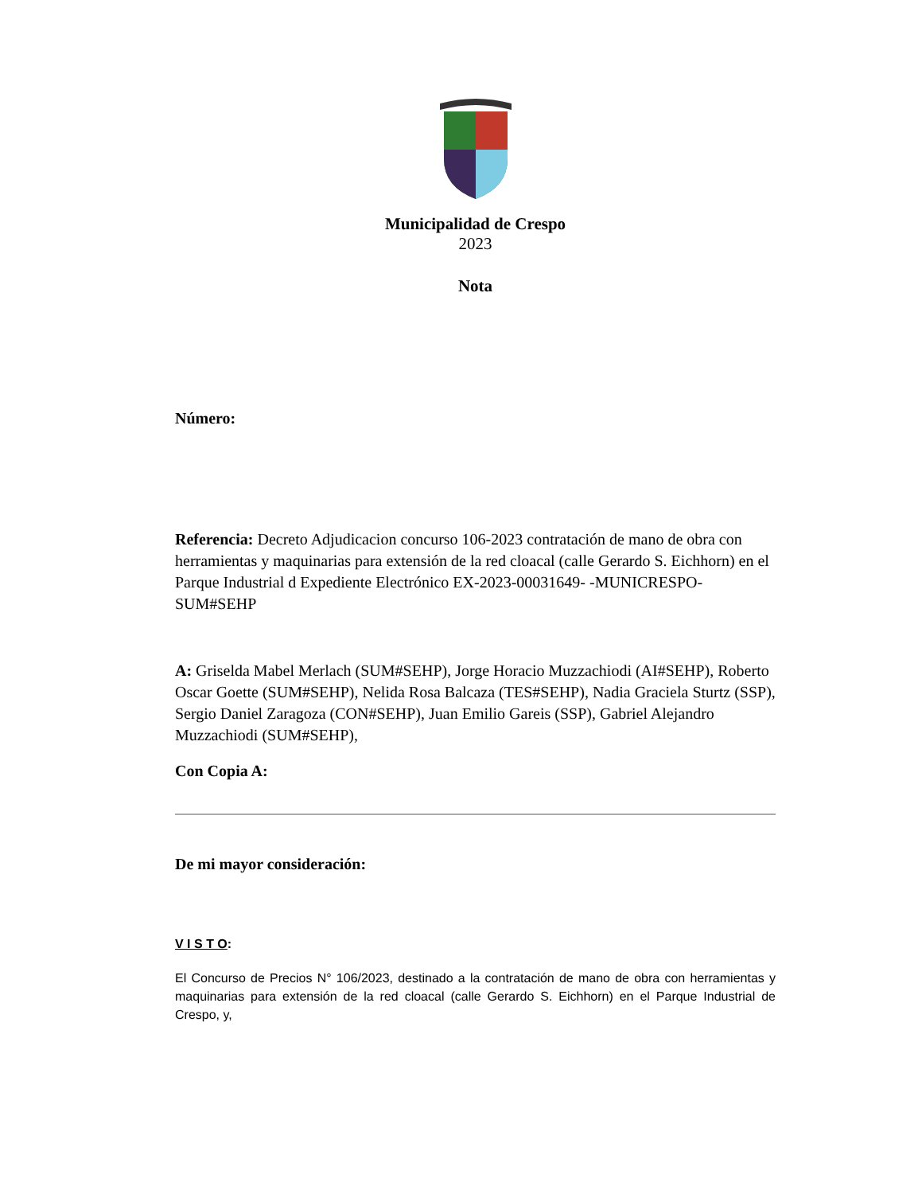Municipalidad de Crespo
2023
Nota
Número:
Referencia: Decreto Adjudicacion concurso 106-2023 contratación de mano de obra con herramientas y maquinarias para extensión de la red cloacal (calle Gerardo S. Eichhorn) en el Parque Industrial d Expediente Electrónico EX-2023-00031649- -MUNICRESPO-SUM#SEHP
A: Griselda Mabel Merlach (SUM#SEHP), Jorge Horacio Muzzachiodi (AI#SEHP), Roberto Oscar Goette (SUM#SEHP), Nelida Rosa Balcaza (TES#SEHP), Nadia Graciela Sturtz (SSP), Sergio Daniel Zaragoza (CON#SEHP), Juan Emilio Gareis (SSP), Gabriel Alejandro Muzzachiodi (SUM#SEHP),
Con Copia A:
De mi mayor consideración:
V I S T O:
El Concurso de Precios N° 106/2023, destinado a la contratación de mano de obra con herramientas y maquinarias para extensión de la red cloacal (calle Gerardo S. Eichhorn) en el Parque Industrial de Crespo, y,